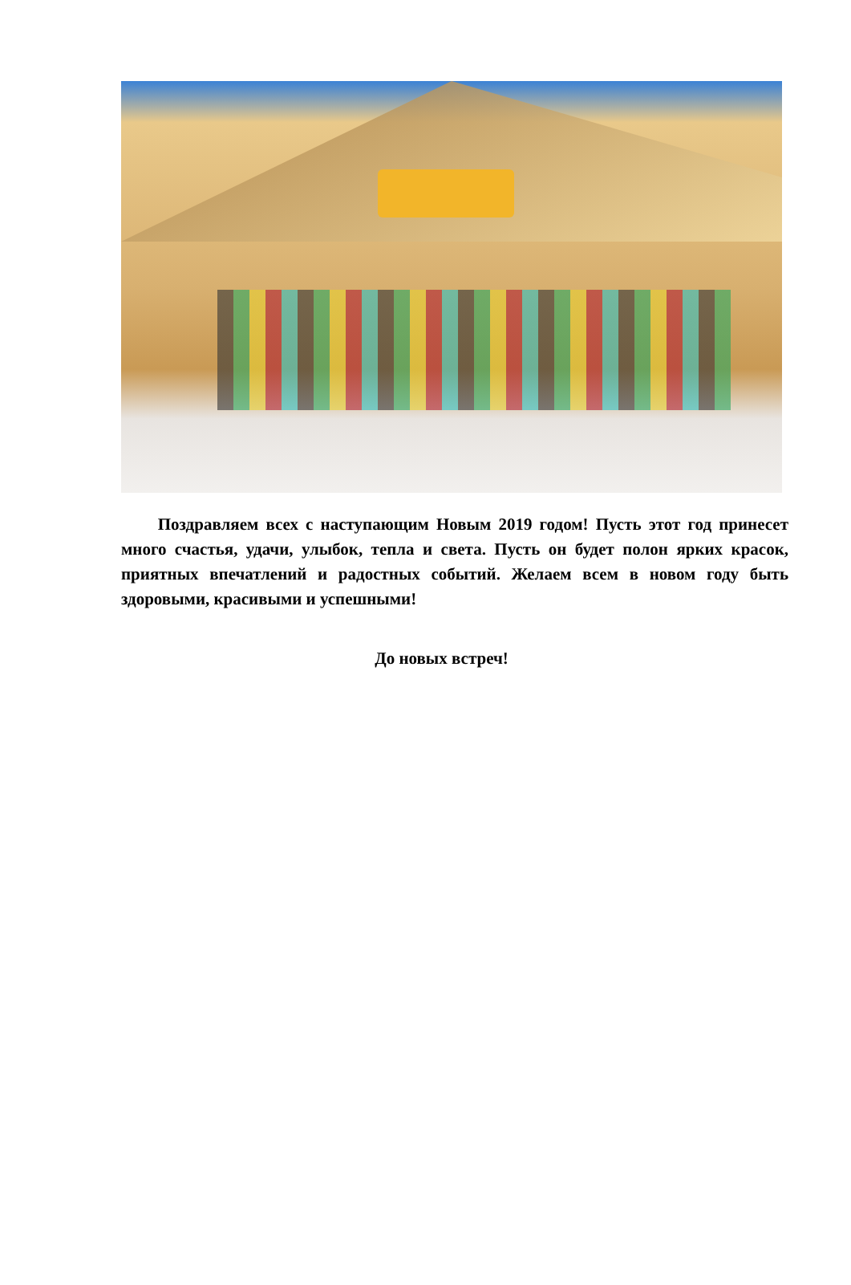Поздравляем всех с наступающим Новым 2019 годом! Пусть этот год принесет много счастья, удачи, улыбок, тепла и света. Пусть он будет полон ярких красок, приятных впечатлений и радостных событий. Желаем всем в новом году быть здоровыми, красивыми и успешными!
До новых встреч!